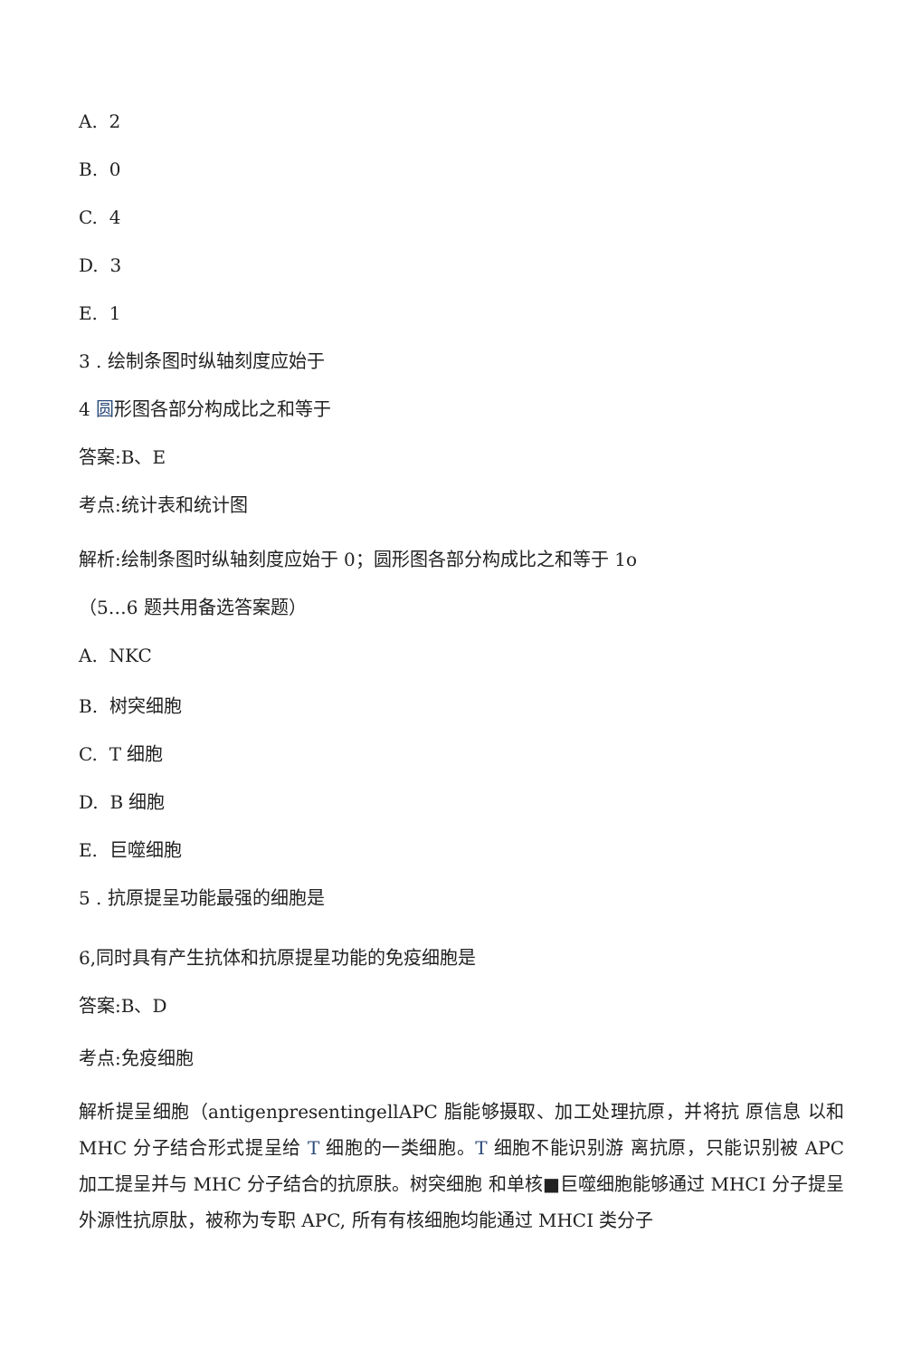A. 2
B. 0
C. 4
D. 3
E. 1
3 . 绘制条图时纵轴刻度应始于
4 圆形图各部分构成比之和等于
答案:B、E
考点:统计表和统计图
解析:绘制条图时纵轴刻度应始于 0；圆形图各部分构成比之和等于 1o
（5…6 题共用备选答案题）
A. NKC
B. 树突细胞
C. T 细胞
D. B 细胞
E. 巨噬细胞
5 . 抗原提呈功能最强的细胞是
6,同时具有产生抗体和抗原提星功能的免疫细胞是
答案:B、D
考点:免疫细胞
解析提呈细胞（antigenpresentingellAPC 脂能够摄取、加工处理抗原，并将抗 原信息 以和 MHC 分子结合形式提呈给 T 细胞的一类细胞。T 细胞不能识别游 离抗原，只能识别被 APC 加工提呈并与 MHC 分子结合的抗原肤。树突细胞 和单核■巨噬细胞能够通过 MHCI 分子提呈外源性抗原肽，被称为专职 APC, 所有有核细胞均能通过 MHCI 类分子